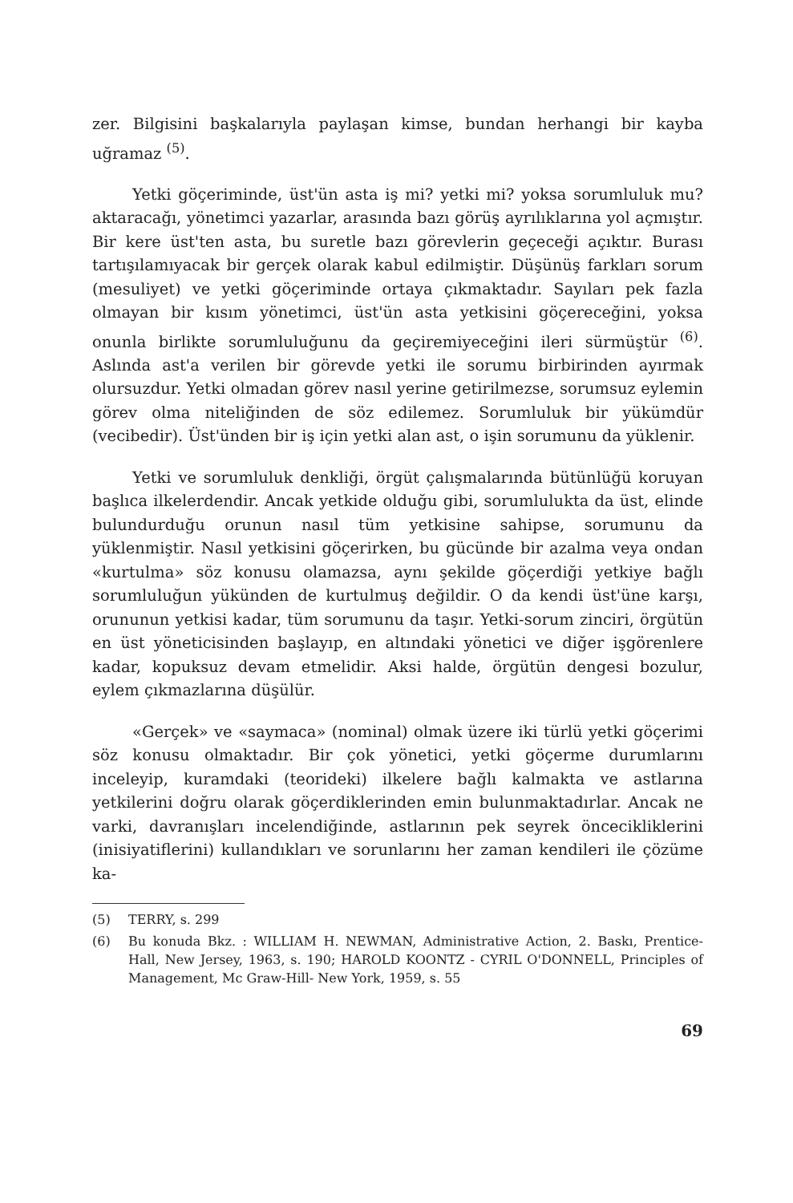zer. Bilgisini başkalarıyla paylaşan kimse, bundan herhangi bir kayba uğramaz <sup>(5)</sup>.
Yetki göçeriminde, üst'ün asta iş mi? yetki mi? yoksa sorumluluk mu? aktaracağı, yönetimci yazarlar, arasında bazı görüş ayrılıklarına yol açmıştır. Bir kere üst'ten asta, bu suretle bazı görevlerin geçeceği açıktır. Burası tartışılamıyacak bir gerçek olarak kabul edilmiştir. Düşünüş farkları sorum (mesuliyet) ve yetki göçeriminde ortaya çıkmaktadır. Sayıları pek fazla olmayan bir kısım yönetimci, üst'ün asta yetkisini göçereceğini, yoksa onunla birlikte sorumluluğunu da geçiremiyeceğini ileri sürmüştür <sup>(6)</sup>. Aslında ast'a verilen bir görevde yetki ile sorumu birbirinden ayırmak olursuzdur. Yetki olmadan görev nasıl yerine getirilmezse, sorumsuz eylemin görev olma niteliğinden de söz edilemez. Sorumluluk bir yükümdür (vecibedir). Üst'ünden bir iş için yetki alan ast, o işin sorumunu da yüklenir.
Yetki ve sorumluluk denkliği, örgüt çalışmalarında bütünlüğü koruyan başlıca ilkelerdendir. Ancak yetkide olduğu gibi, sorumlulukta da üst, elinde bulundurduğu orunun nasıl tüm yetkisine sahipse, sorumunu da yüklenmiştir. Nasıl yetkisini göçerirken, bu gücünde bir azalma veya ondan «kurtulma» söz konusu olamazsa, aynı şekilde göçerdiği yetkiye bağlı sorumluluğun yükünden de kurtulmuş değildir. O da kendi üst'üne karşı, orununun yetkisi kadar, tüm sorumunu da taşır. Yetki-sorum zinciri, örgütün en üst yöneticisinden başlayıp, en altındaki yönetici ve diğer işgörenlere kadar, kopuksuz devam etmelidir. Aksi halde, örgütün dengesi bozulur, eylem çıkmazlarına düşülür.
«Gerçek» ve «saymaca» (nominal) olmak üzere iki türlü yetki göçerimi söz konusu olmaktadır. Bir çok yönetici, yetki göçerme durumlarını inceleyip, kuramdaki (teorideki) ilkelere bağlı kalmakta ve astlarına yetkilerini doğru olarak göçerdiklerinden emin bulunmaktadırlar. Ancak ne varki, davranışları incelendiğinde, astlarının pek seyrek öncecikliklerini (inisiyatiflerini) kullandıkları ve sorunlarını her zaman kendileri ile çözüme ka-
(5) TERRY, s. 299
(6) Bu konuda Bkz. : WILLIAM H. NEWMAN, Administrative Action, 2. Baskı, Prentice-Hall, New Jersey, 1963, s. 190; HAROLD KOONTZ - CYRIL O'DONNELL, Principles of Management, Mc Graw-Hill- New York, 1959, s. 55
69